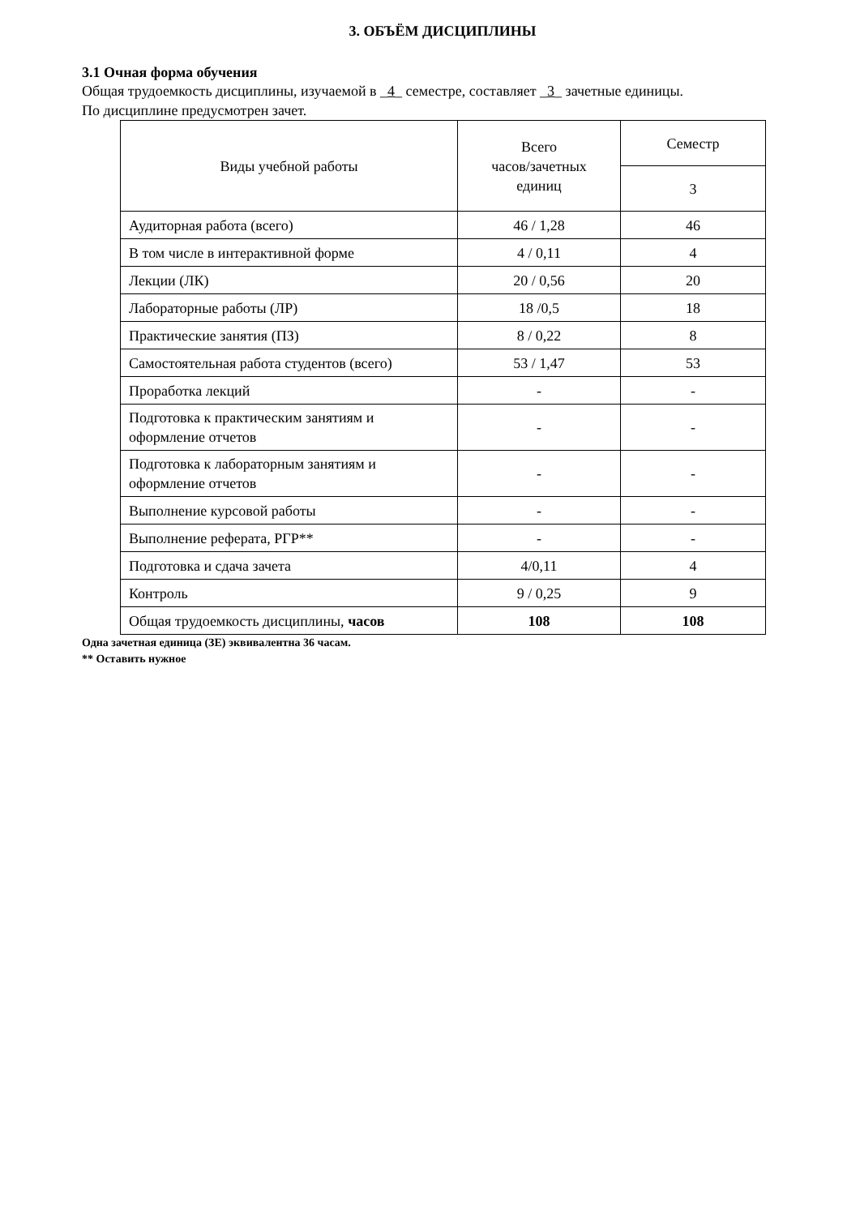3. ОБЪЁМ ДИСЦИПЛИНЫ
3.1 Очная форма обучения
Общая трудоемкость дисциплины, изучаемой в _4_ семестре, составляет _3_ зачетные единицы.
По дисциплине предусмотрен зачет.
| Виды учебной работы | Всего часов/зачетных единиц | Семестр |
| --- | --- | --- |
| | | 3 |
| Аудиторная работа (всего) | 46 / 1,28 | 46 |
| В том числе в интерактивной форме | 4 / 0,11 | 4 |
| Лекции (ЛК) | 20 / 0,56 | 20 |
| Лабораторные работы (ЛР) | 18 /0,5 | 18 |
| Практические занятия (ПЗ) | 8 / 0,22 | 8 |
| Самостоятельная работа студентов (всего) | 53 / 1,47 | 53 |
| Проработка лекций | - | - |
| Подготовка к практическим занятиям и оформление отчетов | - | - |
| Подготовка к лабораторным занятиям и оформление отчетов | - | - |
| Выполнение курсовой работы | - | - |
| Выполнение реферата, РГР** | - | - |
| Подготовка и сдача зачета | 4/0,11 | 4 |
| Контроль | 9 / 0,25 | 9 |
| Общая трудоемкость дисциплины, часов | 108 | 108 |
Одна зачетная единица (ЗЕ) эквивалентна 36 часам.
** Оставить нужное